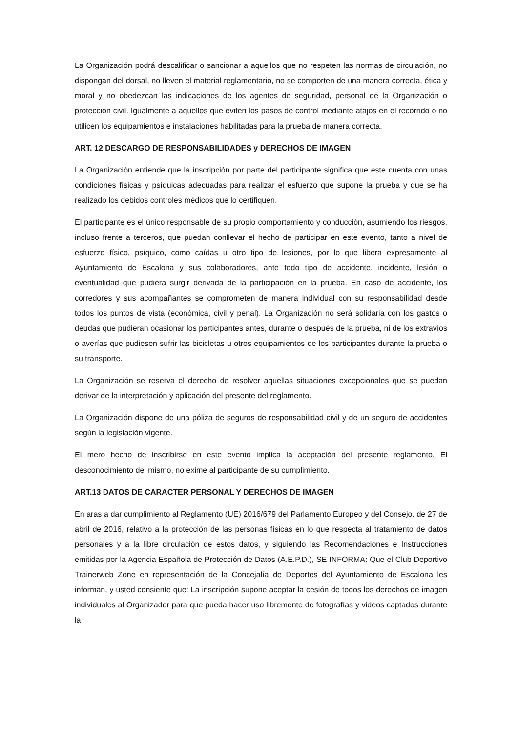La Organización podrá descalificar o sancionar a aquellos que no respeten las normas de circulación, no dispongan del dorsal, no lleven el material reglamentario, no se comporten de una manera correcta, ética y moral y no obedezcan las indicaciones de los agentes de seguridad, personal de la Organización o protección civil. Igualmente a aquellos que eviten los pasos de control mediante atajos en el recorrido o no utilicen los equipamientos e instalaciones habilitadas para la prueba de manera correcta.
ART. 12 DESCARGO DE RESPONSABILIDADES y DERECHOS DE IMAGEN
La Organización entiende que la inscripción por parte del participante significa que este cuenta con unas condiciones físicas y psíquicas adecuadas para realizar el esfuerzo que supone la prueba y que se ha realizado los debidos controles médicos que lo certifiquen.
El participante es el único responsable de su propio comportamiento y conducción, asumiendo los riesgos, incluso frente a terceros, que puedan conllevar el hecho de participar en este evento, tanto a nivel de esfuerzo físico, psíquico, como caídas u otro tipo de lesiones, por lo que libera expresamente al Ayuntamiento de Escalona y sus colaboradores, ante todo tipo de accidente, incidente, lesión o eventualidad que pudiera surgir derivada de la participación en la prueba. En caso de accidente, los corredores y sus acompañantes se comprometen de manera individual con su responsabilidad desde todos los puntos de vista (económica, civil y penal). La Organización no será solidaria con los gastos o deudas que pudieran ocasionar los participantes antes, durante o después de la prueba, ni de los extravíos o averías que pudiesen sufrir las bicicletas u otros equipamientos de los participantes durante la prueba o su transporte.
La Organización se reserva el derecho de resolver aquellas situaciones excepcionales que se puedan derivar de la interpretación y aplicación del presente del reglamento.
La Organización dispone de una póliza de seguros de responsabilidad civil y de un seguro de accidentes según la legislación vigente.
El mero hecho de inscribirse en este evento implica la aceptación del presente reglamento. El desconocimiento del mismo, no exime al participante de su cumplimiento.
ART.13 DATOS DE CARACTER PERSONAL Y DERECHOS DE IMAGEN
En aras a dar cumplimiento al Reglamento (UE) 2016/679 del Parlamento Europeo y del Consejo, de 27 de abril de 2016, relativo a la protección de las personas físicas en lo que respecta al tratamiento de datos personales y a la libre circulación de estos datos, y siguiendo las Recomendaciones e Instrucciones emitidas por la Agencia Española de Protección de Datos (A.E.P.D.), SE INFORMA: Que el Club Deportivo Trainerweb Zone en representación de la Concejalía de Deportes del Ayuntamiento de Escalona les informan, y usted consiente que: La inscripción supone aceptar la cesión de todos los derechos de imagen individuales al Organizador para que pueda hacer uso libremente de fotografías y videos captados durante la